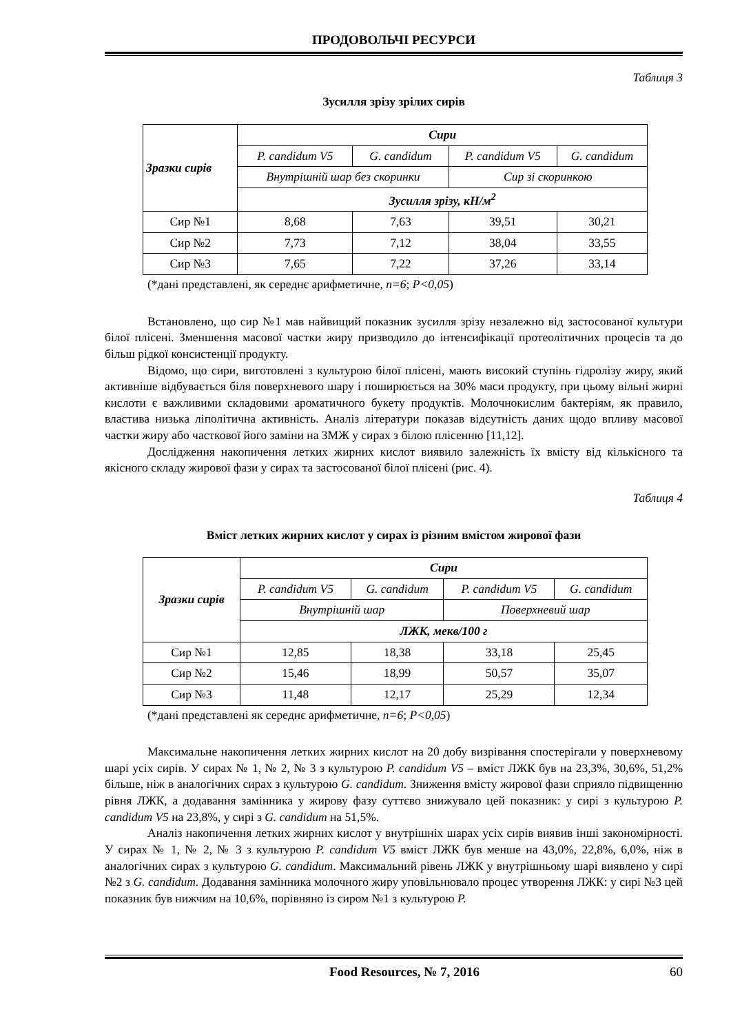ПРОДОВОЛЬЧІ РЕСУРСИ
Таблиця 3
Зусилля зрізу зрілих сирів
| Зразки сирів | Сири | | | |
| --- | --- | --- | --- | --- |
| | P. candidum V5 | G. candidum | P. candidum V5 | G. candidum |
| | Внутрішній шар без скоринки | | Сир зі скоринкою | |
| | Зусилля зрізу, кН/м<sup>2</sup> | | | |
| Сир №1 | 8,68 | 7,63 | 39,51 | 30,21 |
| Сир №2 | 7,73 | 7,12 | 38,04 | 33,55 |
| Сир №3 | 7,65 | 7,22 | 37,26 | 33,14 |
(*дані представлені, як середнє арифметичне, n=6; P<0,05)
Встановлено, що сир №1 мав найвищий показник зусилля зрізу незалежно від застосованої культури білої плісені. Зменшення масової частки жиру призводило до інтенсифікації протеолітичних процесів та до більш рідкої консистенції продукту.
Відомо, що сири, виготовлені з культурою білої плісені, мають високий ступінь гідролізу жиру, який активніше відбувається біля поверхневого шару і поширюється на 30% маси продукту, при цьому вільні жирні кислоти є важливими складовими ароматичного букету продуктів. Молочнокислим бактеріям, як правило, властива низька ліполітична активність. Аналіз літератури показав відсутність даних щодо впливу масової частки жиру або часткової його заміни на ЗМЖ у сирах з білою плісенню [11,12].
Дослідження накопичення летких жирних кислот виявило залежність їх вмісту від кількісного та якісного складу жирової фази у сирах та застосованої білої плісені (рис. 4).
Таблиця 4
Вміст летких жирних кислот у сирах із різним вмістом жирової фази
| Зразки сирів | Сири | | | |
| --- | --- | --- | --- | --- |
| | P. candidum V5 | G. candidum | P. candidum V5 | G. candidum |
| | Внутрішній шар | | Поверхневий шар | |
| | ЛЖК, мекв/100 г | | | |
| Сир №1 | 12,85 | 18,38 | 33,18 | 25,45 |
| Сир №2 | 15,46 | 18,99 | 50,57 | 35,07 |
| Сир №3 | 11,48 | 12,17 | 25,29 | 12,34 |
(*дані представлені як середнє арифметичне, n=6; P<0,05)
Максимальне накопичення летких жирних кислот на 20 добу визрівання спостерігали у поверхневому шарі усіх сирів. У сирах № 1, № 2, № 3 з культурою P. candidum V5 – вміст ЛЖК був на 23,3%, 30,6%, 51,2% більше, ніж в аналогічних сирах з культурою G. candidum. Зниження вмісту жирової фази сприяло підвищенню рівня ЛЖК, а додавання замінника у жирову фазу суттєво знижувало цей показник: у сирі з культурою P. candidum V5 на 23,8%, у сирі з G. candidum на 51,5%.
Аналіз накопичення летких жирних кислот у внутрішніх шарах усіх сирів виявив інші закономірності. У сирах № 1, № 2, № 3 з культурою P. candidum V5 вміст ЛЖК був менше на 43,0%, 22,8%, 6,0%, ніж в аналогічних сирах з культурою G. candidum. Максимальний рівень ЛЖК у внутрішньому шарі виявлено у сирі №2 з G. candidum. Додавання замінника молочного жиру уповільнювало процес утворення ЛЖК: у сирі №3 цей показник був нижчим на 10,6%, порівняно із сиром №1 з культурою P.
Food Resources, № 7, 2016 60